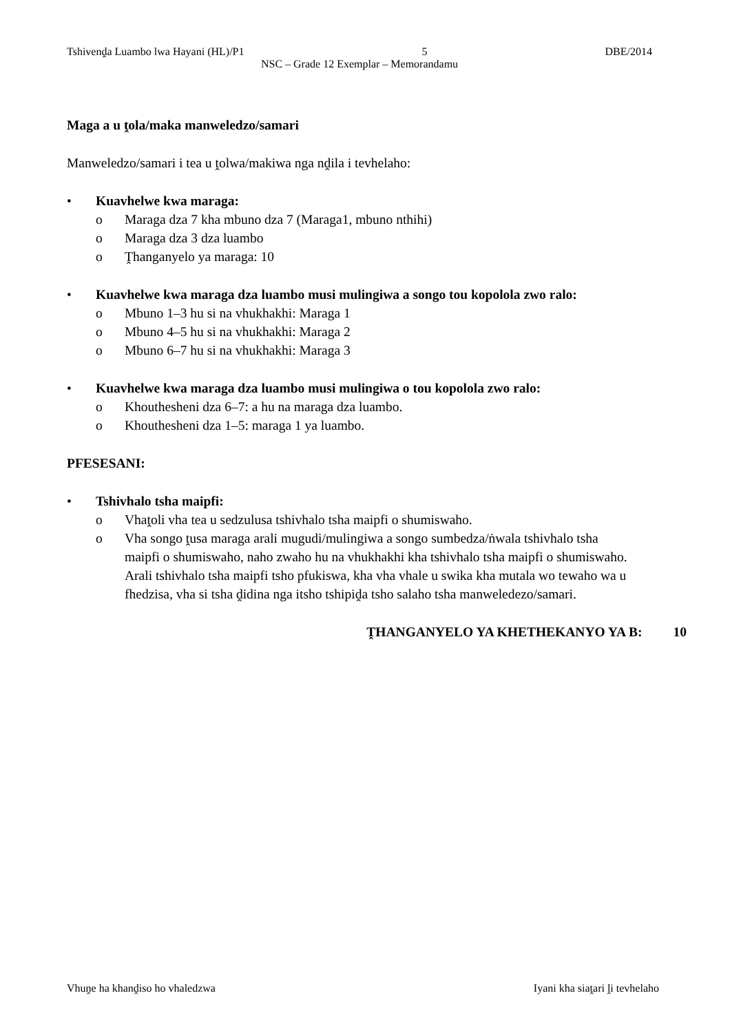Tshivenḓa Luambo lwa Hayani (HL)/P1 5 DBE/2014
NSC – Grade 12 Exemplar – Memorandamu
Maga a u ṱola/maka manweledzo/samari
Manweledzo/samari i tea u ṱolwa/makiwa nga nḓila i tevhelaho:
• Kuavhelwe kwa maraga:
o Maraga dza 7 kha mbuno dza 7 (Maraga1, mbuno nthihi)
o Maraga dza 3 dza luambo
o Ṱhanganyelo ya maraga: 10
• Kuavhelwe kwa maraga dza luambo musi mulingiwa a songo tou kopolola zwo ralo:
o Mbuno 1–3 hu si na vhukhakhi: Maraga 1
o Mbuno 4–5 hu si na vhukhakhi: Maraga 2
o Mbuno 6–7 hu si na vhukhakhi: Maraga 3
• Kuavhelwe kwa maraga dza luambo musi mulingiwa o tou kopolola zwo ralo:
o Khouthesheni dza 6–7: a hu na maraga dza luambo.
o Khouthesheni dza 1–5: maraga 1 ya luambo.
PFESESANI:
• Tshivhalo tsha maipfi:
o Vhaṱoli vha tea u sedzulusa tshivhalo tsha maipfi o shumiswaho.
o Vha songo ṱusa maraga arali mugudi/mulingiwa a songo sumbedza/ṅwala tshivhalo tsha maipfi o shumiswaho, naho zwaho hu na vhukhakhi kha tshivhalo tsha maipfi o shumiswaho. Arali tshivhalo tsha maipfi tsho pfukiswa, kha vha vhale u swika kha mutala wo tewaho wa u fhedzisa, vha si tsha ḓidina nga itsho tshipiḓa tsho salaho tsha manweledezo/samari.
ṰHANGANYELO YA KHETHEKANYO YA B: 10
Vhuṋe ha khanḓiso ho vhaledzwa Iyani kha siaṱari ḽi tevhelaho